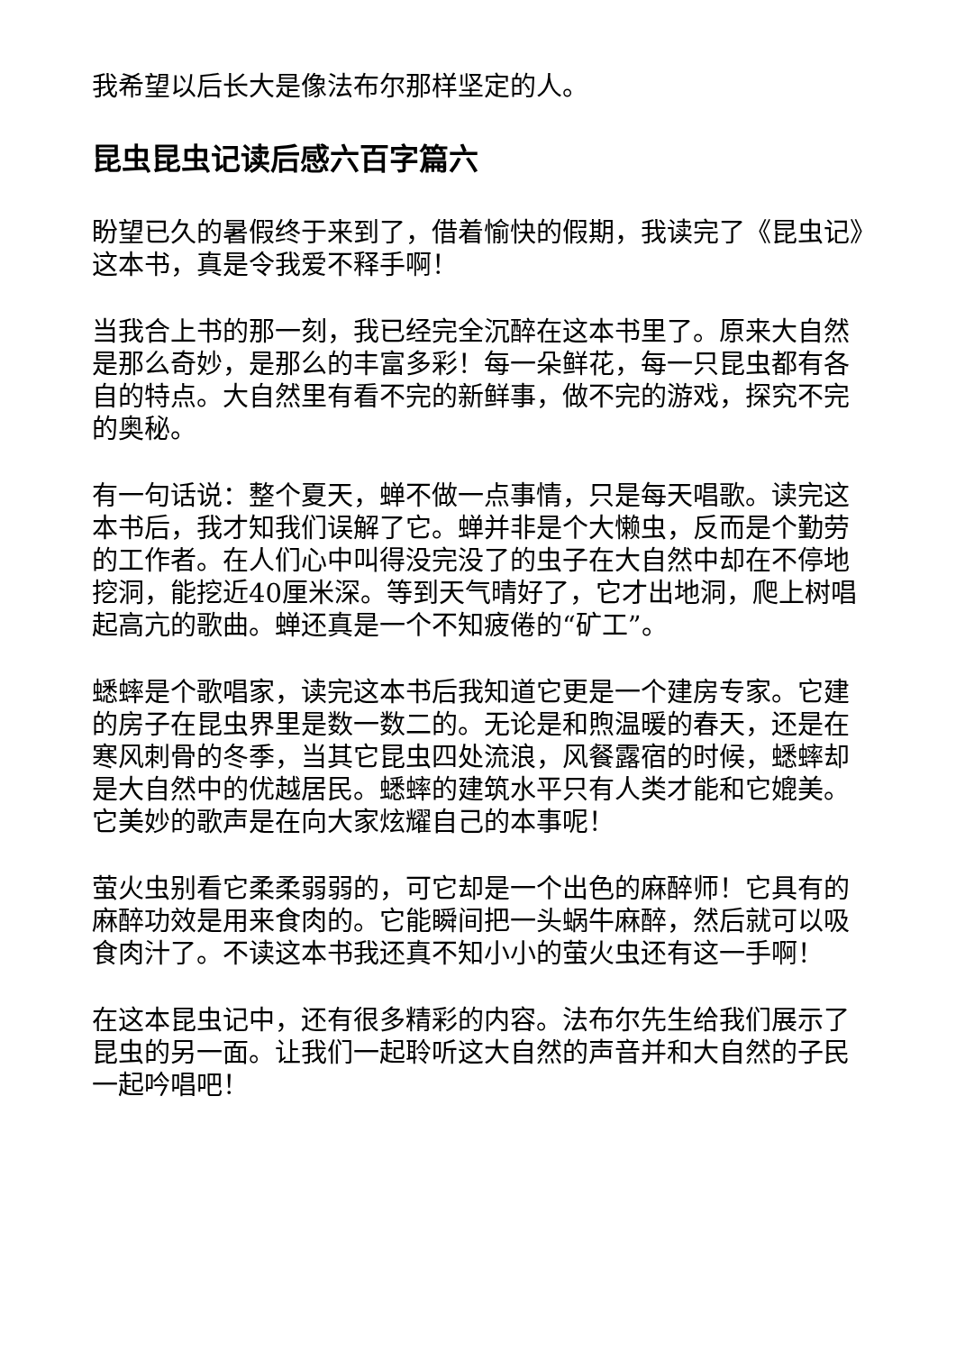我希望以后长大是像法布尔那样坚定的人。
昆虫昆虫记读后感六百字篇六
盼望已久的暑假终于来到了，借着愉快的假期，我读完了《昆虫记》这本书，真是令我爱不释手啊！
当我合上书的那一刻，我已经完全沉醉在这本书里了。原来大自然是那么奇妙，是那么的丰富多彩！每一朵鲜花，每一只昆虫都有各自的特点。大自然里有看不完的新鲜事，做不完的游戏，探究不完的奥秘。
有一句话说：整个夏天，蝉不做一点事情，只是每天唱歌。读完这本书后，我才知我们误解了它。蝉并非是个大懒虫，反而是个勤劳的工作者。在人们心中叫得没完没了的虫子在大自然中却在不停地挖洞，能挖近40厘米深。等到天气晴好了，它才出地洞，爬上树唱起高亢的歌曲。蝉还真是一个不知疲倦的“矿工”。
蟋蟀是个歌唱家，读完这本书后我知道它更是一个建房专家。它建的房子在昆虫界里是数一数二的。无论是和煦温暖的春天，还是在寒风刺骨的冬季，当其它昆虫四处流浪，风餐露宿的时候，蟋蟀却是大自然中的优越居民。蟋蟀的建筑水平只有人类才能和它媲美。它美妙的歌声是在向大家炫耀自己的本事呢！
萤火虫别看它柔柔弱弱的，可它却是一个出色的麻醉师！它具有的麻醉功效是用来食肉的。它能瞬间把一头蜗牛麻醉，然后就可以吸食肉汁了。不读这本书我还真不知小小的萤火虫还有这一手啊！
在这本昆虫记中，还有很多精彩的内容。法布尔先生给我们展示了昆虫的另一面。让我们一起聆听这大自然的声音并和大自然的子民一起吟唱吧！